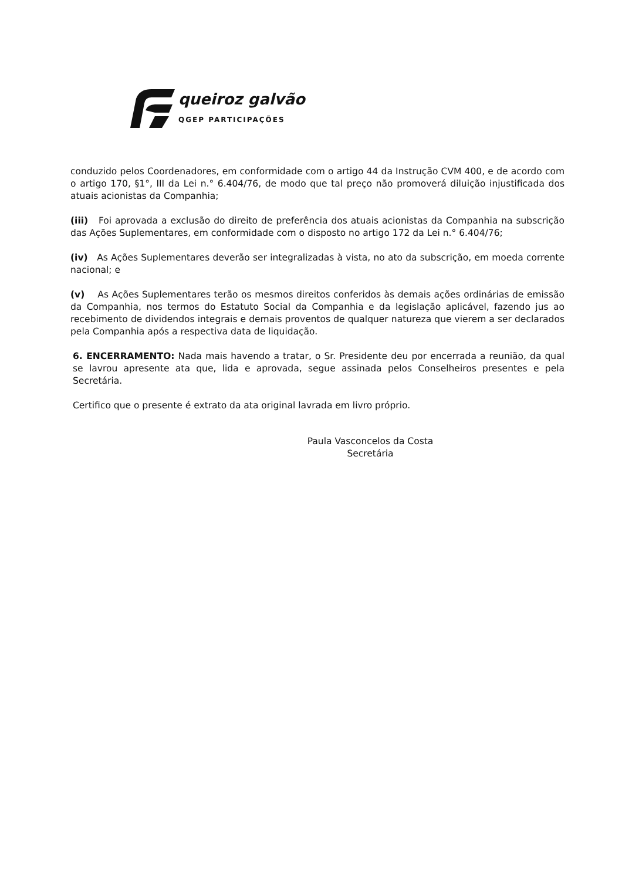queiroz galvão
QGEP PARTICIPAÇÕES
conduzido pelos Coordenadores, em conformidade com o artigo 44 da Instrução CVM 400, e de acordo com o artigo 170, §1°, III da Lei n.° 6.404/76, de modo que tal preço não promoverá diluição injustificada dos atuais acionistas da Companhia;
(iii) Foi aprovada a exclusão do direito de preferência dos atuais acionistas da Companhia na subscrição das Ações Suplementares, em conformidade com o disposto no artigo 172 da Lei n.° 6.404/76;
(iv) As Ações Suplementares deverão ser integralizadas à vista, no ato da subscrição, em moeda corrente nacional; e
(v) As Ações Suplementares terão os mesmos direitos conferidos às demais ações ordinárias de emissão da Companhia, nos termos do Estatuto Social da Companhia e da legislação aplicável, fazendo jus ao recebimento de dividendos integrais e demais proventos de qualquer natureza que vierem a ser declarados pela Companhia após a respectiva data de liquidação.
6. ENCERRAMENTO: Nada mais havendo a tratar, o Sr. Presidente deu por encerrada a reunião, da qual se lavrou apresente ata que, lida e aprovada, segue assinada pelos Conselheiros presentes e pela Secretária.
Certifico que o presente é extrato da ata original lavrada em livro próprio.
Paula Vasconcelos da Costa
Secretária